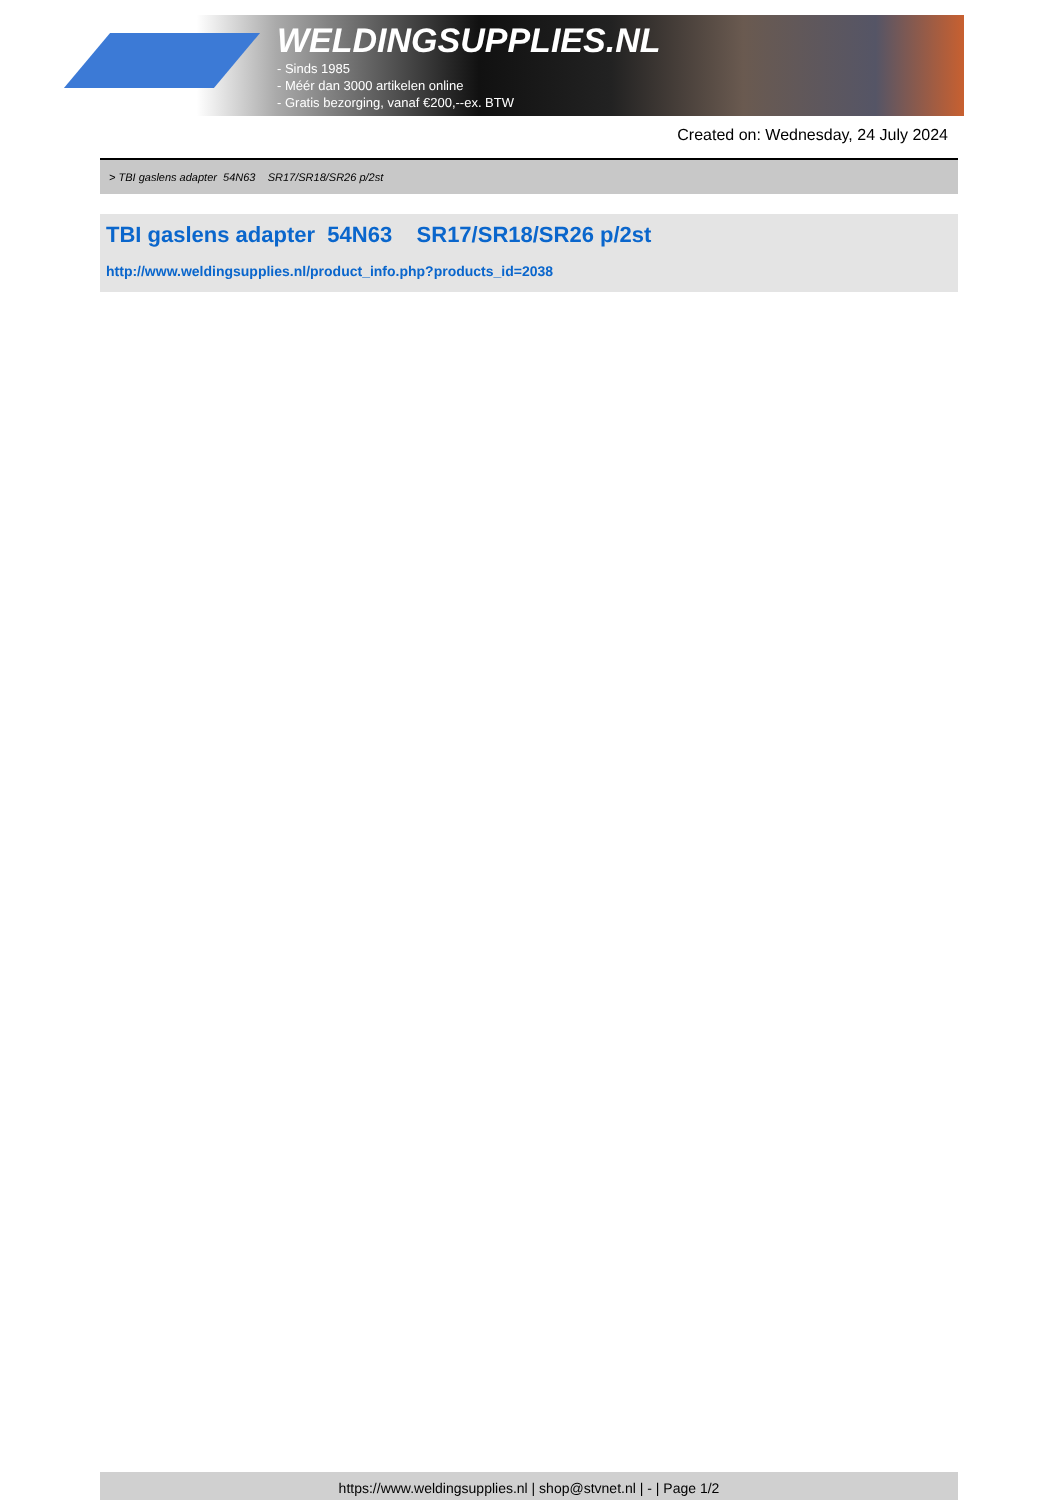WELDINGSUPPLIES.NL
- Sinds 1985
- Méér dan 3000 artikelen online
- Gratis bezorging, vanaf €200,--ex. BTW
Created on: Wednesday, 24 July 2024
> TBI gaslens adapter 54N63 SR17/SR18/SR26 p/2st
TBI gaslens adapter 54N63 SR17/SR18/SR26 p/2st
http://www.weldingsupplies.nl/product_info.php?products_id=2038
https://www.weldingsupplies.nl | shop@stvnet.nl | - | Page 1/2